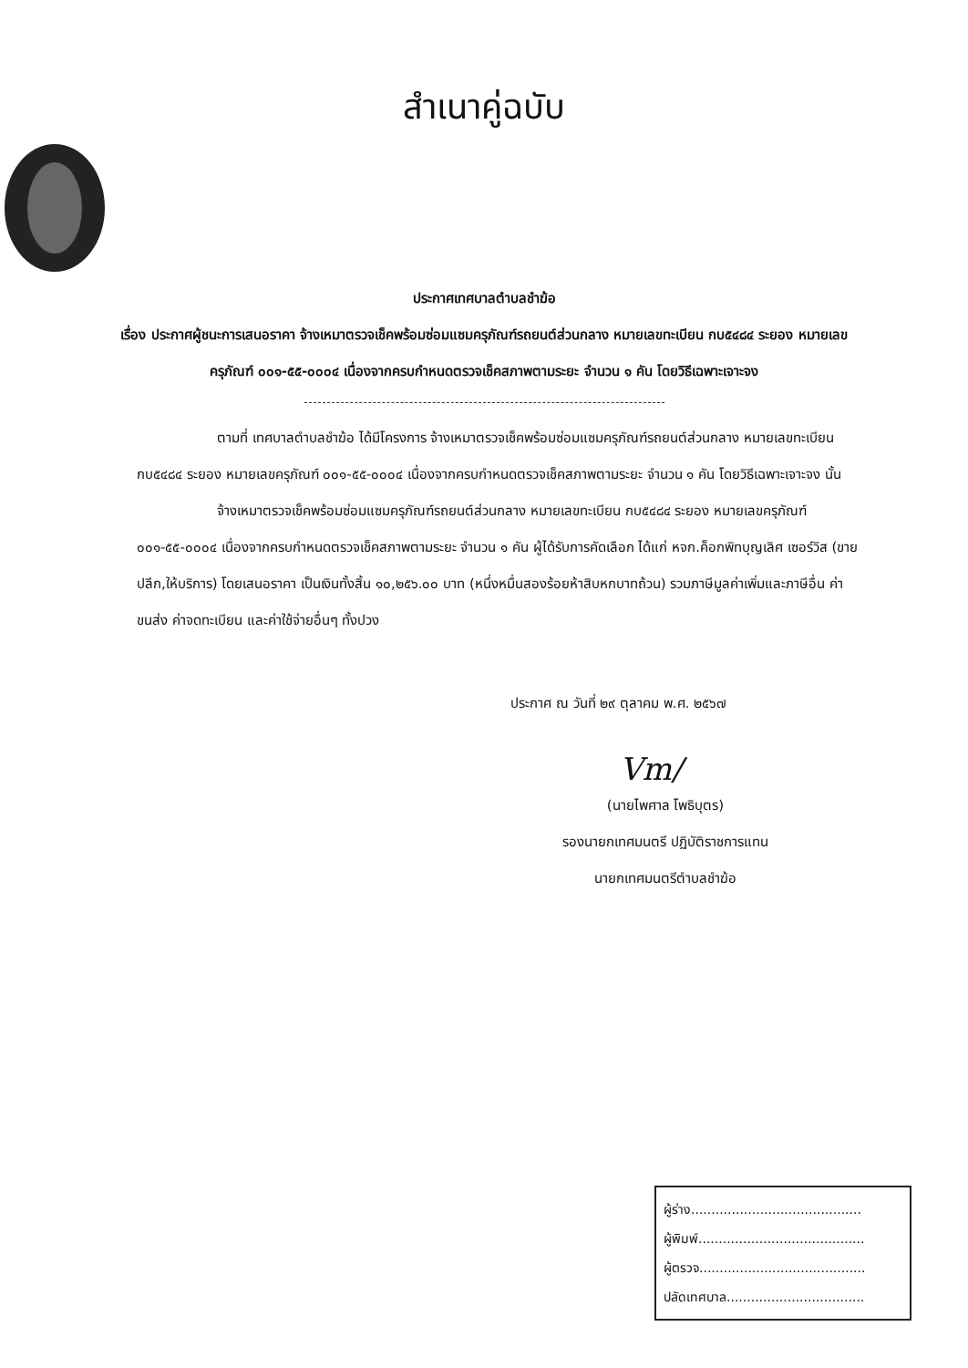สำเนาคู่ฉบับ
ประกาศเทศบาลตำบลชำฆ้อ
เรื่อง ประกาศผู้ชนะการเสนอราคา จ้างเหมาตรวจเช็คพร้อมซ่อมแซมครุภัณฑ์รถยนต์ส่วนกลาง หมายเลขทะเบียน กบ๕๔๘๔ ระยอง หมายเลขครุภัณฑ์ ๐๐๑-๕๕-๐๐๐๔ เนื่องจากครบกำหนดตรวจเช็คสภาพตามระยะ จำนวน ๑ คัน โดยวิธีเฉพาะเจาะจง
ตามที่ เทศบาลตำบลชำฆ้อ ได้มีโครงการ จ้างเหมาตรวจเช็คพร้อมซ่อมแซมครุภัณฑ์รถยนต์ส่วนกลาง หมายเลขทะเบียน กบ๕๔๘๔ ระยอง หมายเลขครุภัณฑ์ ๐๐๑-๕๕-๐๐๐๔ เนื่องจากครบกำหนดตรวจเช็คสภาพตามระยะ จำนวน ๑ คัน โดยวิธีเฉพาะเจาะจง นั้น
จ้างเหมาตรวจเช็คพร้อมซ่อมแซมครุภัณฑ์รถยนต์ส่วนกลาง หมายเลขทะเบียน กบ๕๔๘๔ ระยอง หมายเลขครุภัณฑ์ ๐๐๑-๕๕-๐๐๐๔ เนื่องจากครบกำหนดตรวจเช็คสภาพตามระยะ จำนวน ๑ คัน ผู้ได้รับการคัดเลือก ได้แก่ หจก.ค็อกพิทบุญเลิศ เซอร์วิส (ขายปลีก,ให้บริการ) โดยเสนอราคา เป็นเงินทั้งสิ้น ๑๐,๒๕๖.๐๐ บาท (หนึ่งหมื่นสองร้อยห้าสิบหกบาทถ้วน) รวมภาษีมูลค่าเพิ่มและภาษีอื่น ค่าขนส่ง ค่าจดทะเบียน และค่าใช้จ่ายอื่นๆ ทั้งปวง
ประกาศ ณ วันที่ ๒๙ ตุลาคม พ.ศ. ๒๕๖๗
Vm/
(นายไพศาล โพธิบุตร)
รองนายกเทศมนตรี ปฏิบัติราชการแทน
นายกเทศมนตรีตำบลชำฆ้อ
ผู้ร่าง..........................................
ผู้พิมพ์.........................................
ผู้ตรวจ.........................................
ปลัดเทศบาล..................................